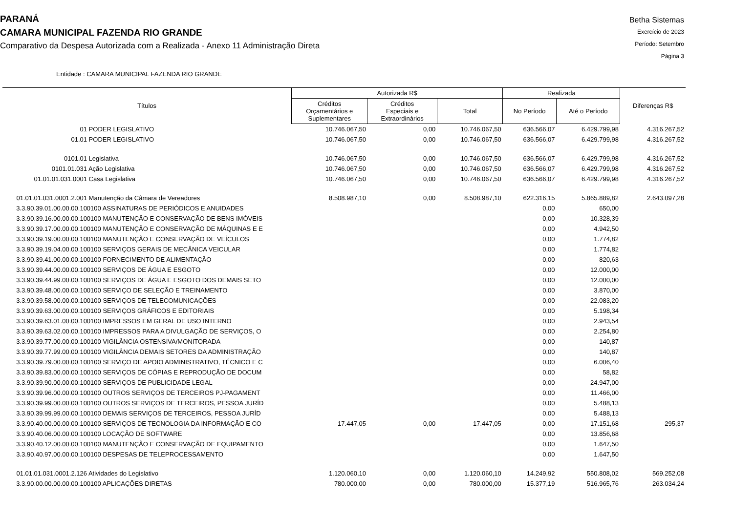PARANÁ
CAMARA MUNICIPAL FAZENDA RIO GRANDE
Comparativo da Despesa Autorizada com a Realizada - Anexo 11 Administração Direta
Betha Sistemas
Exercício de 2023
Período: Setembro
Página 3
Entidade : CAMARA MUNICIPAL FAZENDA RIO GRANDE
| Títulos | Autorizada R$ | | | Realizada | | Diferenças R$ |
| --- | --- | --- | --- | --- | --- | --- |
| | Créditos Orçamentários e Suplementares | Créditos Especiais e Extraordinários | Total | No Período | Até o Período | |
| 01 PODER LEGISLATIVO | 10.746.067,50 | 0,00 | 10.746.067,50 | 636.566,07 | 6.429.799,98 | 4.316.267,52 |
| 01.01 PODER LEGISLATIVO | 10.746.067,50 | 0,00 | 10.746.067,50 | 636.566,07 | 6.429.799,98 | 4.316.267,52 |
| 0101.01 Legislativa | 10.746.067,50 | 0,00 | 10.746.067,50 | 636.566,07 | 6.429.799,98 | 4.316.267,52 |
| 0101.01.031 Ação Legislativa | 10.746.067,50 | 0,00 | 10.746.067,50 | 636.566,07 | 6.429.799,98 | 4.316.267,52 |
| 01.01.01.031.0001 Casa Legislativa | 10.746.067,50 | 0,00 | 10.746.067,50 | 636.566,07 | 6.429.799,98 | 4.316.267,52 |
| 01.01.01.031.0001.2.001 Manutenção da Câmara de Vereadores | 8.508.987,10 | 0,00 | 8.508.987,10 | 622.316,15 | 5.865.889,82 | 2.643.097,28 |
| 3.3.90.39.01.00.00.00.100100 ASSINATURAS DE PERIÓDICOS E ANUIDADES | | | | 0,00 | 650,00 | |
| 3.3.90.39.16.00.00.00.100100 MANUTENÇÃO E CONSERVAÇÃO DE BENS IMÓVEIS | | | | 0,00 | 10.328,39 | |
| 3.3.90.39.17.00.00.00.100100 MANUTENÇÃO E CONSERVAÇÃO DE MÁQUINAS E E | | | | 0,00 | 4.942,50 | |
| 3.3.90.39.19.00.00.00.100100 MANUTENÇÃO E CONSERVAÇÃO DE VEÍCULOS | | | | 0,00 | 1.774,82 | |
| 3.3.90.39.19.04.00.00.100100 SERVIÇOS GERAIS DE MECÂNICA VEICULAR | | | | 0,00 | 1.774,82 | |
| 3.3.90.39.41.00.00.00.100100 FORNECIMENTO DE ALIMENTAÇÃO | | | | 0,00 | 820,63 | |
| 3.3.90.39.44.00.00.00.100100 SERVIÇOS DE ÁGUA E ESGOTO | | | | 0,00 | 12.000,00 | |
| 3.3.90.39.44.99.00.00.100100 SERVIÇOS DE ÁGUA E ESGOTO DOS DEMAIS SETO | | | | 0,00 | 12.000,00 | |
| 3.3.90.39.48.00.00.00.100100 SERVIÇO DE SELEÇÃO E TREINAMENTO | | | | 0,00 | 3.870,00 | |
| 3.3.90.39.58.00.00.00.100100 SERVIÇOS DE TELECOMUNICAÇÕES | | | | 0,00 | 22.083,20 | |
| 3.3.90.39.63.00.00.00.100100 SERVIÇOS GRÁFICOS E EDITORIAIS | | | | 0,00 | 5.198,34 | |
| 3.3.90.39.63.01.00.00.100100 IMPRESSOS EM GERAL DE USO INTERNO | | | | 0,00 | 2.943,54 | |
| 3.3.90.39.63.02.00.00.100100 IMPRESSOS PARA A DIVULGAÇÃO DE SERVIÇOS, O | | | | 0,00 | 2.254,80 | |
| 3.3.90.39.77.00.00.00.100100 VIGILÂNCIA OSTENSIVA/MONITORADA | | | | 0,00 | 140,87 | |
| 3.3.90.39.77.99.00.00.100100 VIGILÂNCIA DEMAIS SETORES DA ADMINISTRAÇÃO | | | | 0,00 | 140,87 | |
| 3.3.90.39.79.00.00.00.100100 SERVIÇO DE APOIO ADMINISTRATIVO, TÉCNICO E C | | | | 0,00 | 6.006,40 | |
| 3.3.90.39.83.00.00.00.100100 SERVIÇOS DE CÓPIAS E REPRODUÇÃO DE DOCUM | | | | 0,00 | 58,82 | |
| 3.3.90.39.90.00.00.00.100100 SERVIÇOS DE PUBLICIDADE LEGAL | | | | 0,00 | 24.947,00 | |
| 3.3.90.39.96.00.00.00.100100 OUTROS SERVIÇOS DE TERCEIROS PJ-PAGAMENT | | | | 0,00 | 11.466,00 | |
| 3.3.90.39.99.00.00.00.100100 OUTROS SERVIÇOS DE TERCEIROS, PESSOA JURÍD | | | | 0,00 | 5.488,13 | |
| 3.3.90.39.99.99.00.00.100100 DEMAIS SERVIÇOS DE TERCEIROS, PESSOA JURÍD | | | | 0,00 | 5.488,13 | |
| 3.3.90.40.00.00.00.00.100100 SERVIÇOS DE TECNOLOGIA DA INFORMAÇÃO E CO | 17.447,05 | 0,00 | 17.447,05 | 0,00 | 17.151,68 | 295,37 |
| 3.3.90.40.06.00.00.00.100100 LOCAÇÃO DE SOFTWARE | | | | 0,00 | 13.856,68 | |
| 3.3.90.40.12.00.00.00.100100 MANUTENÇÃO E CONSERVAÇÃO DE EQUIPAMENTO | | | | 0,00 | 1.647,50 | |
| 3.3.90.40.97.00.00.00.100100 DESPESAS DE TELEPROCESSAMENTO | | | | 0,00 | 1.647,50 | |
| 01.01.01.031.0001.2.126 Atividades do Legislativo | 1.120.060,10 | 0,00 | 1.120.060,10 | 14.249,92 | 550.808,02 | 569.252,08 |
| 3.3.90.00.00.00.00.00.100100 APLICAÇÕES DIRETAS | 780.000,00 | 0,00 | 780.000,00 | 15.377,19 | 516.965,76 | 263.034,24 |